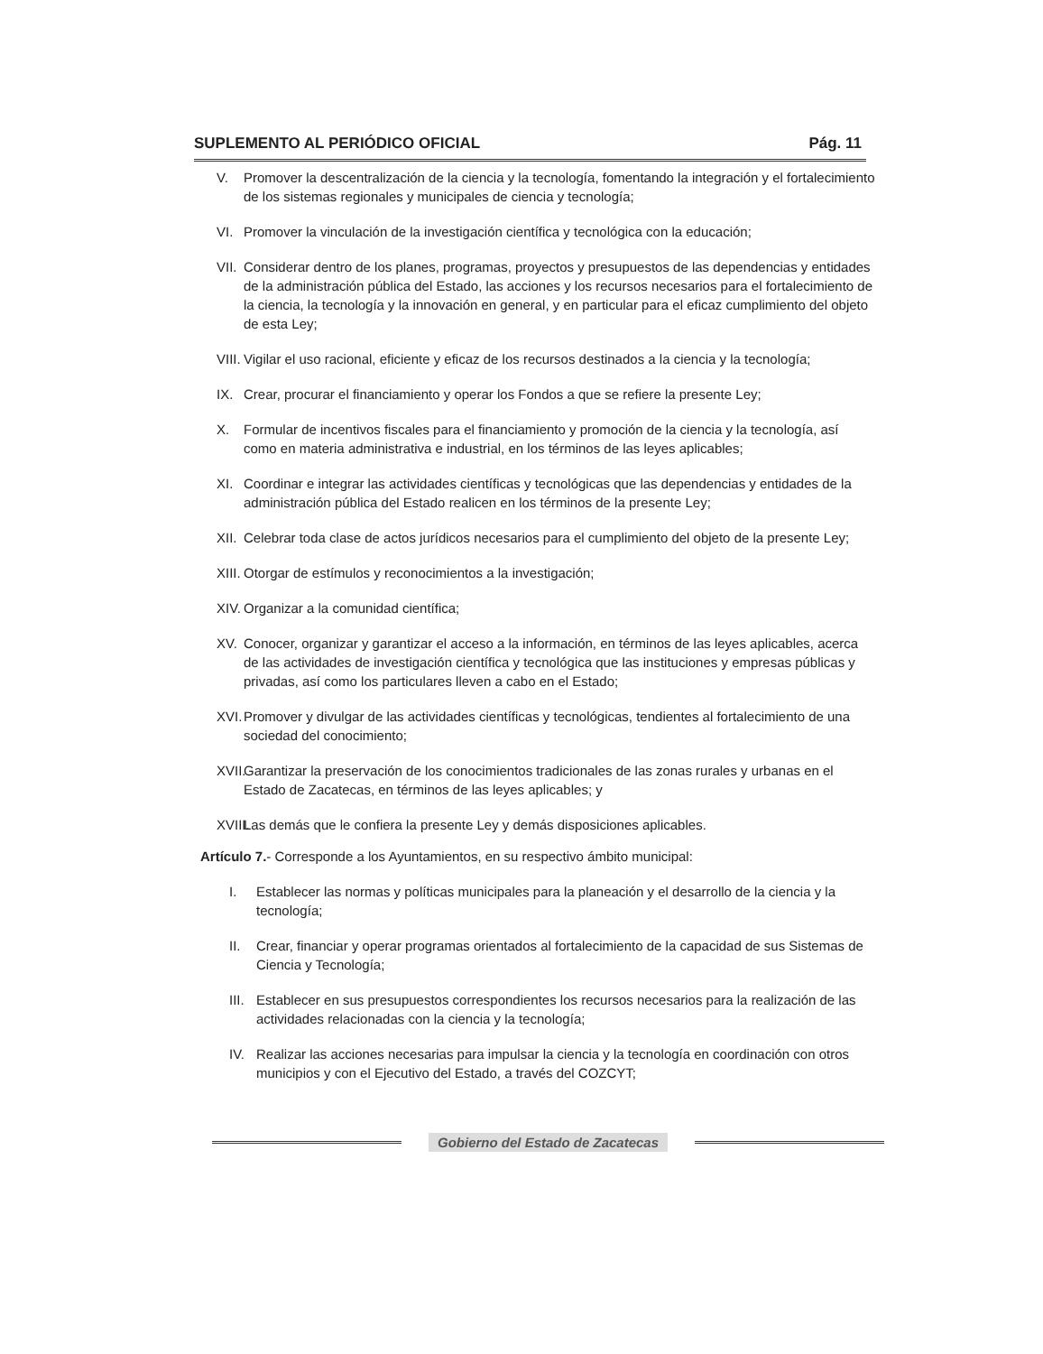SUPLEMENTO AL PERIÓDICO OFICIAL Pág. 11
V. Promover la descentralización de la ciencia y la tecnología, fomentando la integración y el fortalecimiento de los sistemas regionales y municipales de ciencia y tecnología;
VI. Promover la vinculación de la investigación científica y tecnológica con la educación;
VII. Considerar dentro de los planes, programas, proyectos y presupuestos de las dependencias y entidades de la administración pública del Estado, las acciones y los recursos necesarios para el fortalecimiento de la ciencia, la tecnología y la innovación en general, y en particular para el eficaz cumplimiento del objeto de esta Ley;
VIII. Vigilar el uso racional, eficiente y eficaz de los recursos destinados a la ciencia y la tecnología;
IX. Crear, procurar el financiamiento y operar los Fondos a que se refiere la presente Ley;
X. Formular de incentivos fiscales para el financiamiento y promoción de la ciencia y la tecnología, así como en materia administrativa e industrial, en los términos de las leyes aplicables;
XI. Coordinar e integrar las actividades científicas y tecnológicas que las dependencias y entidades de la administración pública del Estado realicen en los términos de la presente Ley;
XII. Celebrar toda clase de actos jurídicos necesarios para el cumplimiento del objeto de la presente Ley;
XIII. Otorgar de estímulos y reconocimientos a la investigación;
XIV. Organizar a la comunidad científica;
XV. Conocer, organizar y garantizar el acceso a la información, en términos de las leyes aplicables, acerca de las actividades de investigación científica y tecnológica que las instituciones y empresas públicas y privadas, así como los particulares lleven a cabo en el Estado;
XVI. Promover y divulgar de las actividades científicas y tecnológicas, tendientes al fortalecimiento de una sociedad del conocimiento;
XVII. Garantizar la preservación de los conocimientos tradicionales de las zonas rurales y urbanas en el Estado de Zacatecas, en términos de las leyes aplicables; y
XVIII. Las demás que le confiera la presente Ley y demás disposiciones aplicables.
Artículo 7.- Corresponde a los Ayuntamientos, en su respectivo ámbito municipal:
I. Establecer las normas y políticas municipales para la planeación y el desarrollo de la ciencia y la tecnología;
II. Crear, financiar y operar programas orientados al fortalecimiento de la capacidad de sus Sistemas de Ciencia y Tecnología;
III. Establecer en sus presupuestos correspondientes los recursos necesarios para la realización de las actividades relacionadas con la ciencia y la tecnología;
IV. Realizar las acciones necesarias para impulsar la ciencia y la tecnología en coordinación con otros municipios y con el Ejecutivo del Estado, a través del COZCYT;
Gobierno del Estado de Zacatecas